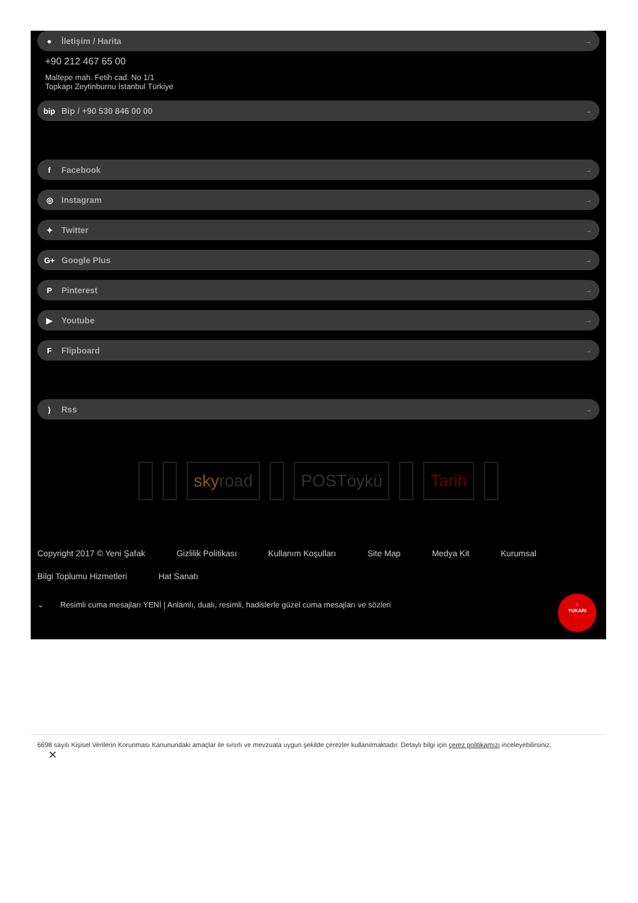● İletişim / Harita →
+90 212 467 65 00
Maltepe mah. Fetih cad. No 1/1
Topkapı Zeytinburnu İstanbul Türkiye
bip Bip / +90 530 846 00 00 →
f Facebook →
◎ Instagram →
✦ Twitter →
G+ Google Plus →
P Pinterest →
▶ Youtube →
F Flipboard →
) Rss →
sky road POSTöykü Tarih
Copyright 2017 © Yeni Şafak Gizlilik Politikası Kullanım Koşulları Site Map Medya Kit Kurumsal Bilgi Toplumu Hizmetleri Hat Sanatı
⌄ Resimli cuma mesajları YENİ | Anlamlı, dualı, resimli, hadislerle güzel cuma mesajları ve sözleri
↑
YUKARI
6698 sayılı Kişisel Verilerin Korunması Kanunundaki amaçlar ile sınırlı ve mevzuata uygun şekilde çerezler kullanılmaktadır. Detaylı bilgi için çerez politikamızı inceleyebilirsiniz.
✕